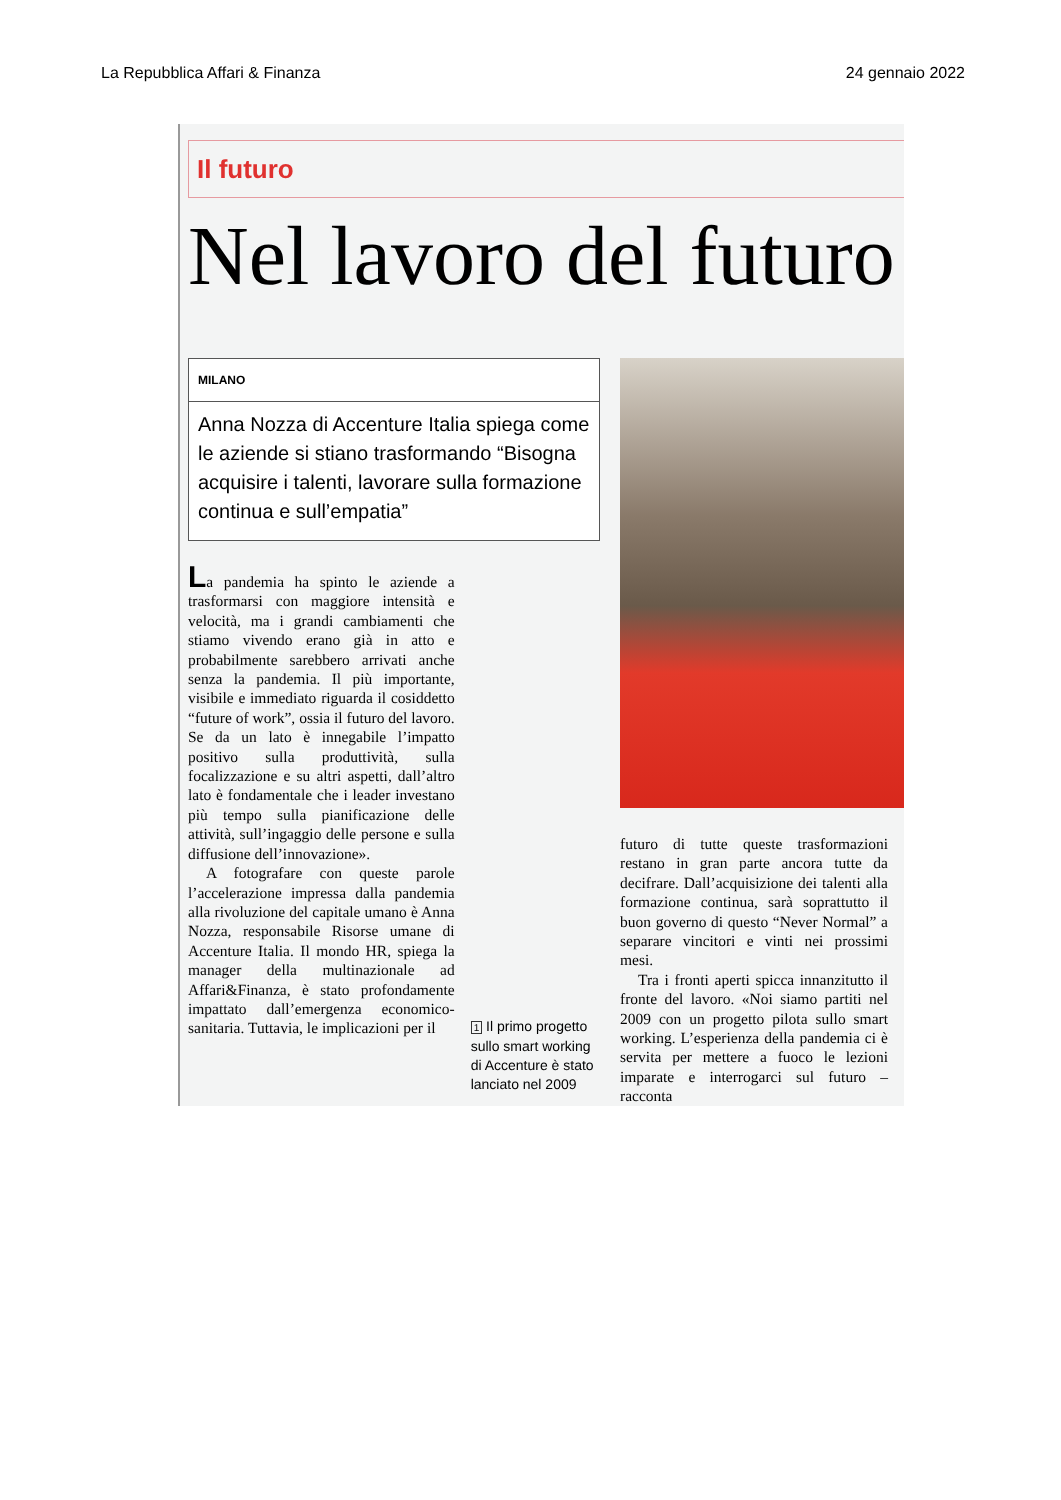La Repubblica Affari & Finanza 24 gennaio 2022
Il futuro
Nel lavoro del futuro
MILANO
Anna Nozza di Accenture Italia spiega come le aziende si stiano trasformando “Bisogna acquisire i talenti, lavorare sulla formazione continua e sull’empatia”
La pandemia ha spinto le aziende a trasformarsi con maggiore intensità e velocità, ma i grandi cambiamenti che stiamo vivendo erano già in atto e probabilmente sarebbero arrivati anche senza la pandemia. Il più importante, visibile e immediato riguarda il cosiddetto “future of work”, ossia il futuro del lavoro. Se da un lato è innegabile l’impatto positivo sulla produttività, sulla focalizzazione e su altri aspetti, dall’altro lato è fondamentale che i leader investano più tempo sulla pianificazione delle attività, sull’ingaggio delle persone e sulla diffusione dell’innovazione».
A fotografare con queste parole l’accelerazione impressa dalla pandemia alla rivoluzione del capitale umano è Anna Nozza, responsabile Risorse umane di Accenture Italia. Il mondo HR, spiega la manager della multinazionale ad Affari&Finanza, è stato profondamente impattato dall’emergenza economico-sanitaria. Tuttavia, le implicazioni per il
1 Il primo progetto sullo smart working di Accenture è stato lanciato nel 2009
futuro di tutte queste trasformazioni restano in gran parte ancora tutte da decifrare. Dall’acquisizione dei talenti alla formazione continua, sarà soprattutto il buon governo di questo “Never Normal” a separare vincitori e vinti nei prossimi mesi.
Tra i fronti aperti spicca innanzitutto il fronte del lavoro. «Noi siamo partiti nel 2009 con un progetto pilota sullo smart working. L’esperienza della pandemia ci è servita per mettere a fuoco le lezioni imparate e interrogarci sul futuro – racconta